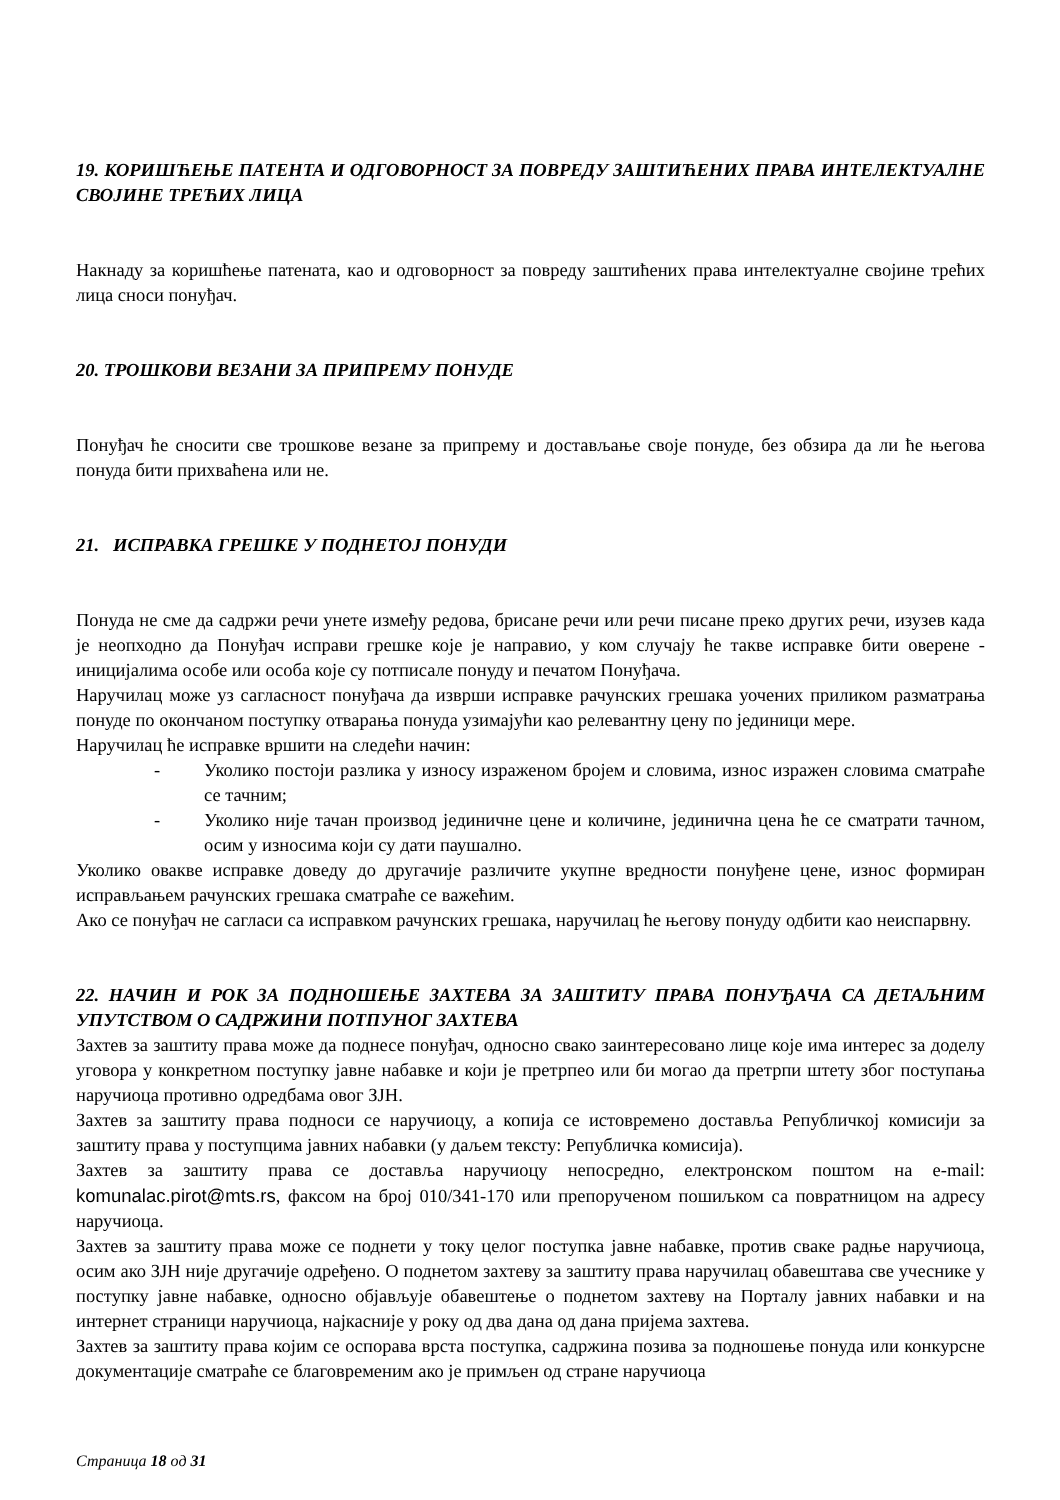19. КОРИШЋЕЊЕ ПАТЕНТА И ОДГОВОРНОСТ ЗА ПОВРЕДУ ЗАШТИЋЕНИХ ПРАВА ИНТЕЛЕКТУАЛНЕ СВОЈИНЕ ТРЕЋИХ ЛИЦА
Накнаду за коришћење патената, као и одговорност за повреду заштићених права интелектуалне својине трећих лица сноси понуђач.
20. ТРОШКОВИ ВЕЗАНИ ЗА ПРИПРЕМУ ПОНУДЕ
Понуђач ће сносити све трошкове везане за припрему и достављање своје понуде, без обзира да ли ће његова понуда бити прихваћена или не.
21. ИСПРАВКА ГРЕШКЕ У ПОДНЕТОЈ ПОНУДИ
Понуда не сме да садржи речи унете између редова, брисане речи или речи писане преко других речи, изузев када је неопходно да Понуђач исправи грешке које је направио, у ком случају ће такве исправке бити оверене - иницијалима особе или особа које су потписале понуду и печатом Понуђача.
Наручилац може уз сагласност понуђача да изврши исправке рачунских грешака уочених приликом разматрања понуде по окончаном поступку отварања понуда узимајући као релевантну цену по јединици мере.
Наручилац ће исправке вршити на следећи начин:
- Уколико постоји разлика у износу израженом бројем и словима, износ изражен словима сматраће се тачним;
- Уколико није тачан производ јединичне цене и количине, јединична цена ће се сматрати тачном, осим у износима који су дати паушално.
Уколико овакве исправке доведу до другачије различите укупне вредности понуђене цене, износ формиран исправљањем рачунских грешака сматраће се важећим.
Ако се понуђач не сагласи са исправком рачунских грешака, наручилац ће његову понуду одбити као неиспарвну.
22. НАЧИН И РОК ЗА ПОДНОШЕЊЕ ЗАХТЕВА ЗА ЗАШТИТУ ПРАВА ПОНУЂАЧА СА ДЕТАЉНИМ УПУТСТВОМ О САДРЖИНИ ПОТПУНОГ ЗАХТЕВА
Захтев за заштиту права може да поднесе понуђач, односно свако заинтересовано лице које има интерес за доделу уговора у конкретном поступку јавне набавке и који је претрпео или би могао да претрпи штету због поступања наручиоца противно одредбама овог ЗЈН.
Захтев за заштиту права подноси се наручиоцу, а копија се истовремено доставља Републичкој комисији за заштиту права у поступцима јавних набавки (у даљем тексту: Републичка комисија).
Захтев за заштиту права се доставља наручиоцу непосредно, електронском поштом на e-mail: komunalac.pirot@mts.rs, факсом на број 010/341-170 или препорученом пошиљком са повратницом на адресу наручиоца.
Захтев за заштиту права може се поднети у току целог поступка јавне набавке, против сваке радње наручиоца, осим ако ЗЈН није другачије одређено. О поднетом захтеву за заштиту права наручилац обавештава све учеснике у поступку јавне набавке, односно објављује обавештење о поднетом захтеву на Порталу јавних набавки и на интернет страници наручиоца, најкасније у року од два дана од дана пријема захтева.
Захтев за заштиту права којим се оспорава врста поступка, садржина позива за подношење понуда или конкурсне документације сматраће се благовременим ако је примљен од стране наручиоца
Страница 18 од 31